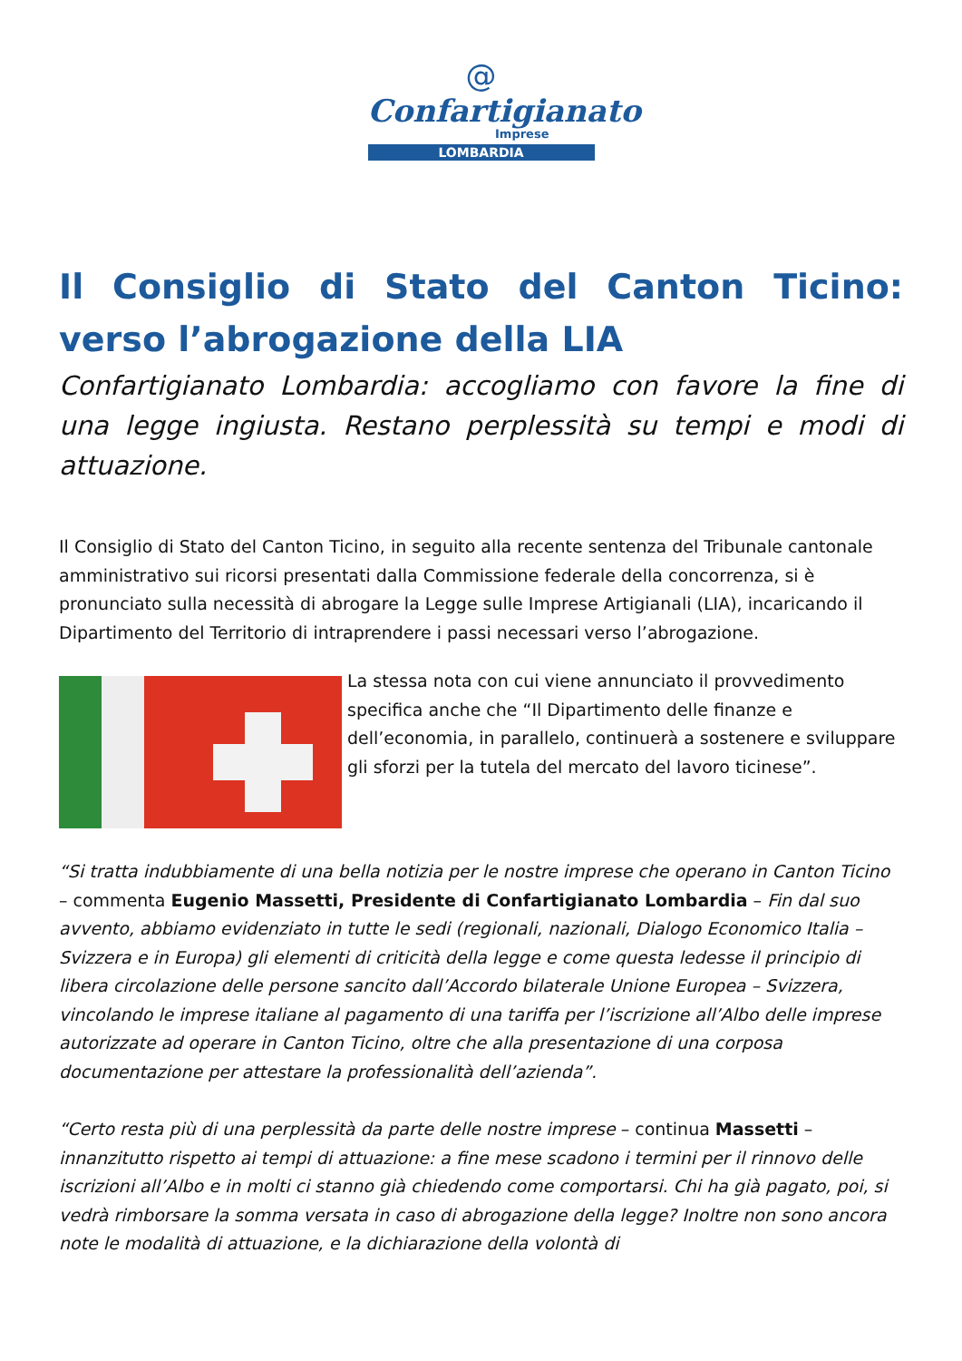@
Confartigianato
Imprese
LOMBARDIA
Il Consiglio di Stato del Canton Ticino: verso l’abrogazione della LIA
Confartigianato Lombardia: accogliamo con favore la fine di una legge ingiusta. Restano perplessità su tempi e modi di attuazione.
Il Consiglio di Stato del Canton Ticino, in seguito alla recente sentenza del Tribunale cantonale amministrativo sui ricorsi presentati dalla Commissione federale della concorrenza, si è pronunciato sulla necessità di abrogare la Legge sulle Imprese Artigianali (LIA), incaricando il Dipartimento del Territorio di intraprendere i passi necessari verso l’abrogazione.
La stessa nota con cui viene annunciato il provvedimento specifica anche che “Il Dipartimento delle finanze e dell’economia, in parallelo, continuerà a sostenere e sviluppare gli sforzi per la tutela del mercato del lavoro ticinese”.
“Si tratta indubbiamente di una bella notizia per le nostre imprese che operano in Canton Ticino – commenta Eugenio Massetti, Presidente di Confartigianato Lombardia – Fin dal suo avvento, abbiamo evidenziato in tutte le sedi (regionali, nazionali, Dialogo Economico Italia – Svizzera e in Europa) gli elementi di criticità della legge e come questa ledesse il principio di libera circolazione delle persone sancito dall’Accordo bilaterale Unione Europea – Svizzera, vincolando le imprese italiane al pagamento di una tariffa per l’iscrizione all’Albo delle imprese autorizzate ad operare in Canton Ticino, oltre che alla presentazione di una corposa documentazione per attestare la professionalità dell’azienda”.
“Certo resta più di una perplessità da parte delle nostre imprese – continua Massetti – innanzitutto rispetto ai tempi di attuazione: a fine mese scadono i termini per il rinnovo delle iscrizioni all’Albo e in molti ci stanno già chiedendo come comportarsi. Chi ha già pagato, poi, si vedrà rimborsare la somma versata in caso di abrogazione della legge? Inoltre non sono ancora note le modalità di attuazione, e la dichiarazione della volontà di